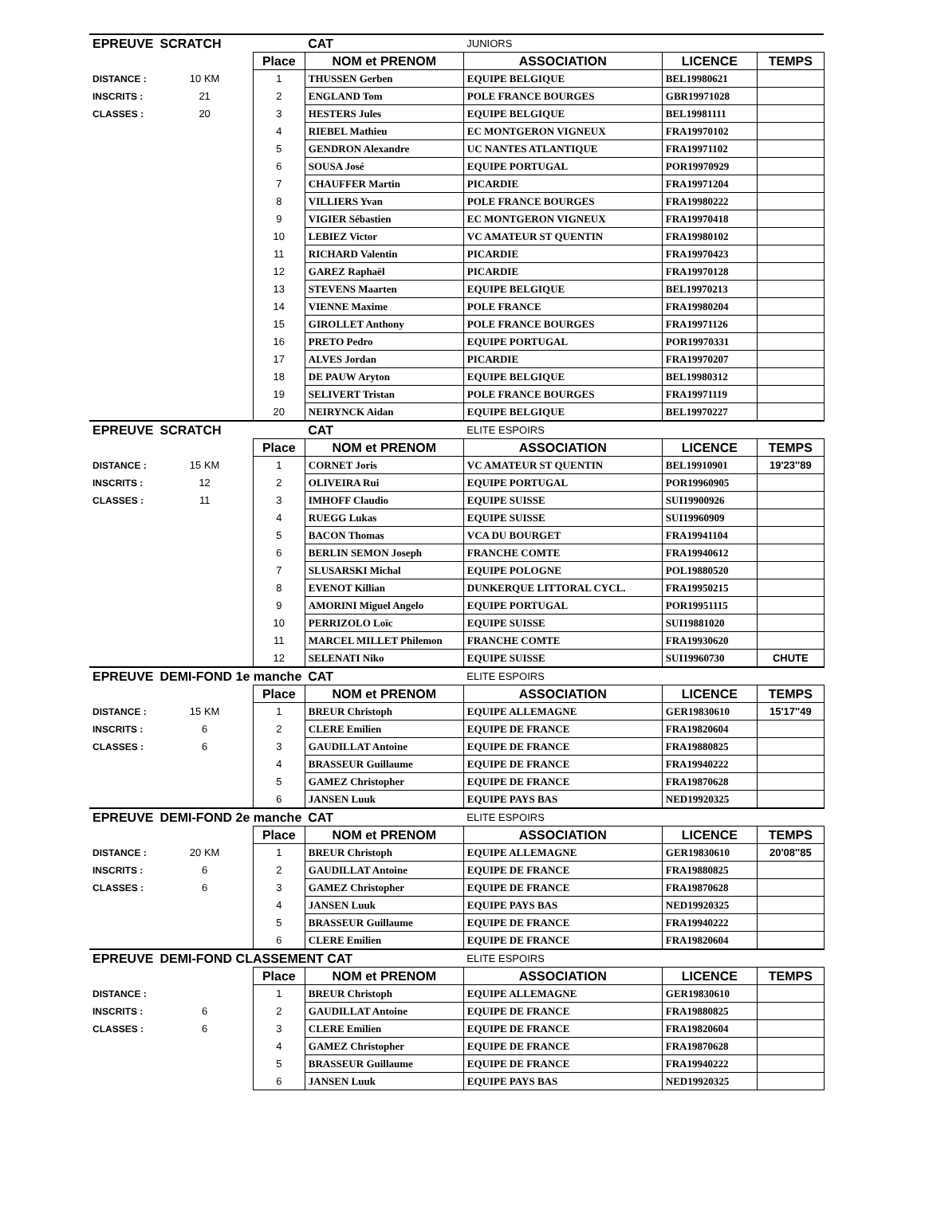| EPREUVE | SCRATCH | | CAT | JUNIORS | | |
| | | Place | NOM et PRENOM | ASSOCIATION | LICENCE | TEMPS |
| DISTANCE : | 10 KM | 1 | THUSSEN Gerben | EQUIPE BELGIQUE | BEL19980621 | |
| INSCRITS : | 21 | 2 | ENGLAND Tom | POLE FRANCE BOURGES | GBR19971028 | |
| CLASSES : | 20 | 3 | HESTERS Jules | EQUIPE BELGIQUE | BEL19981111 | |
| | | 4 | RIEBEL Mathieu | EC MONTGERON VIGNEUX | FRA19970102 | |
| | | 5 | GENDRON Alexandre | UC NANTES ATLANTIQUE | FRA19971102 | |
| | | 6 | SOUSA José | EQUIPE PORTUGAL | POR19970929 | |
| | | 7 | CHAUFFER Martin | PICARDIE | FRA19971204 | |
| | | 8 | VILLIERS Yvan | POLE FRANCE BOURGES | FRA19980222 | |
| | | 9 | VIGIER Sébastien | EC MONTGERON VIGNEUX | FRA19970418 | |
| | | 10 | LEBIEZ Victor | VC AMATEUR ST QUENTIN | FRA19980102 | |
| | | 11 | RICHARD Valentin | PICARDIE | FRA19970423 | |
| | | 12 | GAREZ Raphaël | PICARDIE | FRA19970128 | |
| | | 13 | STEVENS Maarten | EQUIPE BELGIQUE | BEL19970213 | |
| | | 14 | VIENNE Maxime | POLE FRANCE | FRA19980204 | |
| | | 15 | GIROLLET Anthony | POLE FRANCE BOURGES | FRA19971126 | |
| | | 16 | PRETO Pedro | EQUIPE PORTUGAL | POR19970331 | |
| | | 17 | ALVES Jordan | PICARDIE | FRA19970207 | |
| | | 18 | DE PAUW Aryton | EQUIPE BELGIQUE | BEL19980312 | |
| | | 19 | SELIVERT Tristan | POLE FRANCE BOURGES | FRA19971119 | |
| | | 20 | NEIRYNCK Aidan | EQUIPE BELGIQUE | BEL19970227 | |
| EPREUVE | SCRATCH | | CAT | ELITE ESPOIRS | | |
| | | Place | NOM et PRENOM | ASSOCIATION | LICENCE | TEMPS |
| DISTANCE : | 15 KM | 1 | CORNET Joris | VC AMATEUR ST QUENTIN | BEL19910901 | 19'23''89 |
| INSCRITS : | 12 | 2 | OLIVEIRA Rui | EQUIPE PORTUGAL | POR19960905 | |
| CLASSES : | 11 | 3 | IMHOFF Claudio | EQUIPE SUISSE | SUI19900926 | |
| | | 4 | RUEGG Lukas | EQUIPE SUISSE | SUI19960909 | |
| | | 5 | BACON Thomas | VCA DU BOURGET | FRA19941104 | |
| | | 6 | BERLIN SEMON Joseph | FRANCHE COMTE | FRA19940612 | |
| | | 7 | SLUSARSKI Michal | EQUIPE POLOGNE | POL19880520 | |
| | | 8 | EVENOT Killian | DUNKERQUE LITTORAL CYCL. | FRA19950215 | |
| | | 9 | AMORINI Miguel Angelo | EQUIPE PORTUGAL | POR19951115 | |
| | | 10 | PERRIZOLO Loïc | EQUIPE SUISSE | SUI19881020 | |
| | | 11 | MARCEL MILLET Philemon | FRANCHE COMTE | FRA19930620 | |
| | | 12 | SELENATI Niko | EQUIPE SUISSE | SUI19960730 | CHUTE |
| EPREUVE | DEMI-FOND 1e manche | | CAT | ELITE ESPOIRS | | |
| | | Place | NOM et PRENOM | ASSOCIATION | LICENCE | TEMPS |
| DISTANCE : | 15 KM | 1 | BREUR Christoph | EQUIPE ALLEMAGNE | GER19830610 | 15'17''49 |
| INSCRITS : | 6 | 2 | CLERE Emilien | EQUIPE DE FRANCE | FRA19820604 | |
| CLASSES : | 6 | 3 | GAUDILLAT Antoine | EQUIPE DE FRANCE | FRA19880825 | |
| | | 4 | BRASSEUR Guillaume | EQUIPE DE FRANCE | FRA19940222 | |
| | | 5 | GAMEZ Christopher | EQUIPE DE FRANCE | FRA19870628 | |
| | | 6 | JANSEN Luuk | EQUIPE PAYS BAS | NED19920325 | |
| EPREUVE | DEMI-FOND 2e manche | | CAT | ELITE ESPOIRS | | |
| | | Place | NOM et PRENOM | ASSOCIATION | LICENCE | TEMPS |
| DISTANCE : | 20 KM | 1 | BREUR Christoph | EQUIPE ALLEMAGNE | GER19830610 | 20'08''85 |
| INSCRITS : | 6 | 2 | GAUDILLAT Antoine | EQUIPE DE FRANCE | FRA19880825 | |
| CLASSES : | 6 | 3 | GAMEZ Christopher | EQUIPE DE FRANCE | FRA19870628 | |
| | | 4 | JANSEN Luuk | EQUIPE PAYS BAS | NED19920325 | |
| | | 5 | BRASSEUR Guillaume | EQUIPE DE FRANCE | FRA19940222 | |
| | | 6 | CLERE Emilien | EQUIPE DE FRANCE | FRA19820604 | |
| EPREUVE | DEMI-FOND CLASSEMENT CAT | | | ELITE ESPOIRS | | |
| | | Place | NOM et PRENOM | ASSOCIATION | LICENCE | TEMPS |
| DISTANCE : | | 1 | BREUR Christoph | EQUIPE ALLEMAGNE | GER19830610 | |
| INSCRITS : | 6 | 2 | GAUDILLAT Antoine | EQUIPE DE FRANCE | FRA19880825 | |
| CLASSES : | 6 | 3 | CLERE Emilien | EQUIPE DE FRANCE | FRA19820604 | |
| | | 4 | GAMEZ Christopher | EQUIPE DE FRANCE | FRA19870628 | |
| | | 5 | BRASSEUR Guillaume | EQUIPE DE FRANCE | FRA19940222 | |
| | | 6 | JANSEN Luuk | EQUIPE PAYS BAS | NED19920325 | |